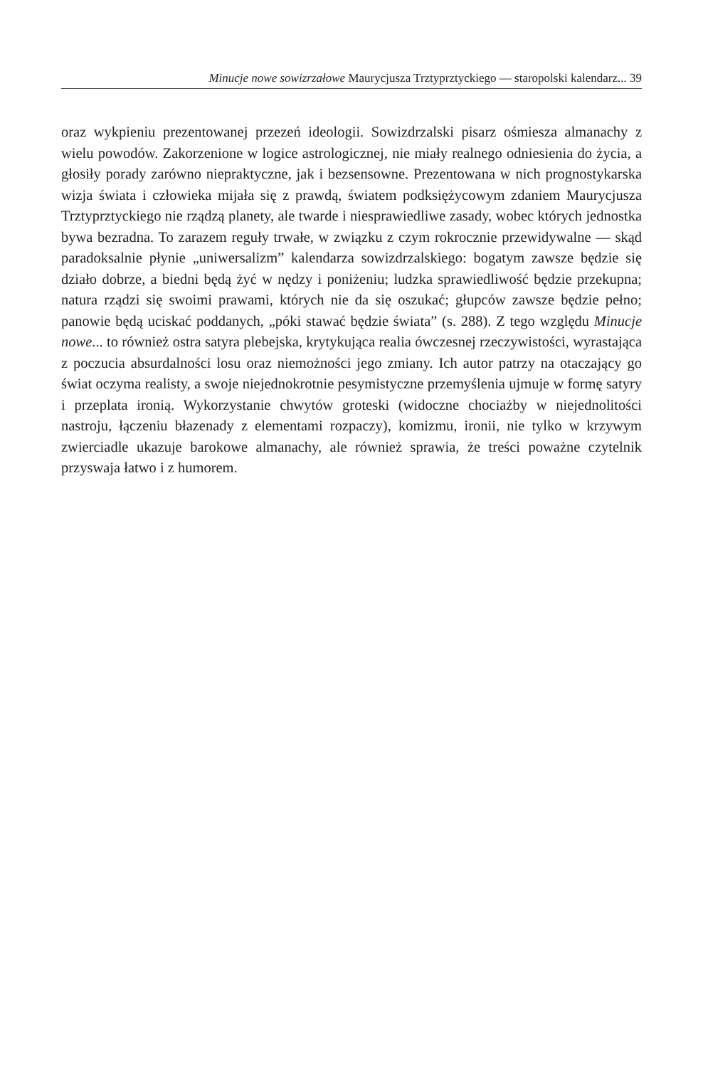Minucje nowe sowizrzałowe Maurycjusza Trztyprztyckiego — staropolski kalendarz... 39
oraz wykpieniu prezentowanej przezeń ideologii. Sowizdrzalski pisarz ośmiesza almanachy z wielu powodów. Zakorzenione w logice astrologicznej, nie miały realnego odniesienia do życia, a głosiły porady zarówno niepraktyczne, jak i bezsensowne. Prezentowana w nich prognostykarska wizja świata i człowieka mijała się z prawdą, światem podksiężycowym zdaniem Maurycjusza Trztyprztyckiego nie rządzą planety, ale twarde i niesprawiedliwe zasady, wobec których jednostka bywa bezradna. To zarazem reguły trwałe, w związku z czym rokrocznie przewidywalne — skąd paradoksalnie płynie „uniwersalizm” kalendarza sowizdrzalskiego: bogatym zawsze będzie się działo dobrze, a biedni będą żyć w nędzy i poniżeniu; ludzka sprawiedliwość będzie przekupna; natura rządzi się swoimi prawami, których nie da się oszukać; głupców zawsze będzie pełno; panowie będą uciskać poddanych, „póki stawać będzie świata” (s. 288). Z tego względu Minucje nowe... to również ostra satyra plebejska, krytykująca realia ówczesnej rzeczywistości, wyrastająca z poczucia absurdalności losu oraz niemożności jego zmiany. Ich autor patrzy na otaczający go świat oczyma realisty, a swoje niejednokrotnie pesymistyczne przemyślenia ujmuje w formę satyry i przeplata ironią. Wykorzystanie chwytów groteski (widoczne chociażby w niejednolitości nastroju, łączeniu błazenady z elementami rozpaczy), komizmu, ironii, nie tylko w krzywym zwierciadle ukazuje barokowe almanachy, ale również sprawia, że treści poważne czytelnik przyswaja łatwo i z humorem.